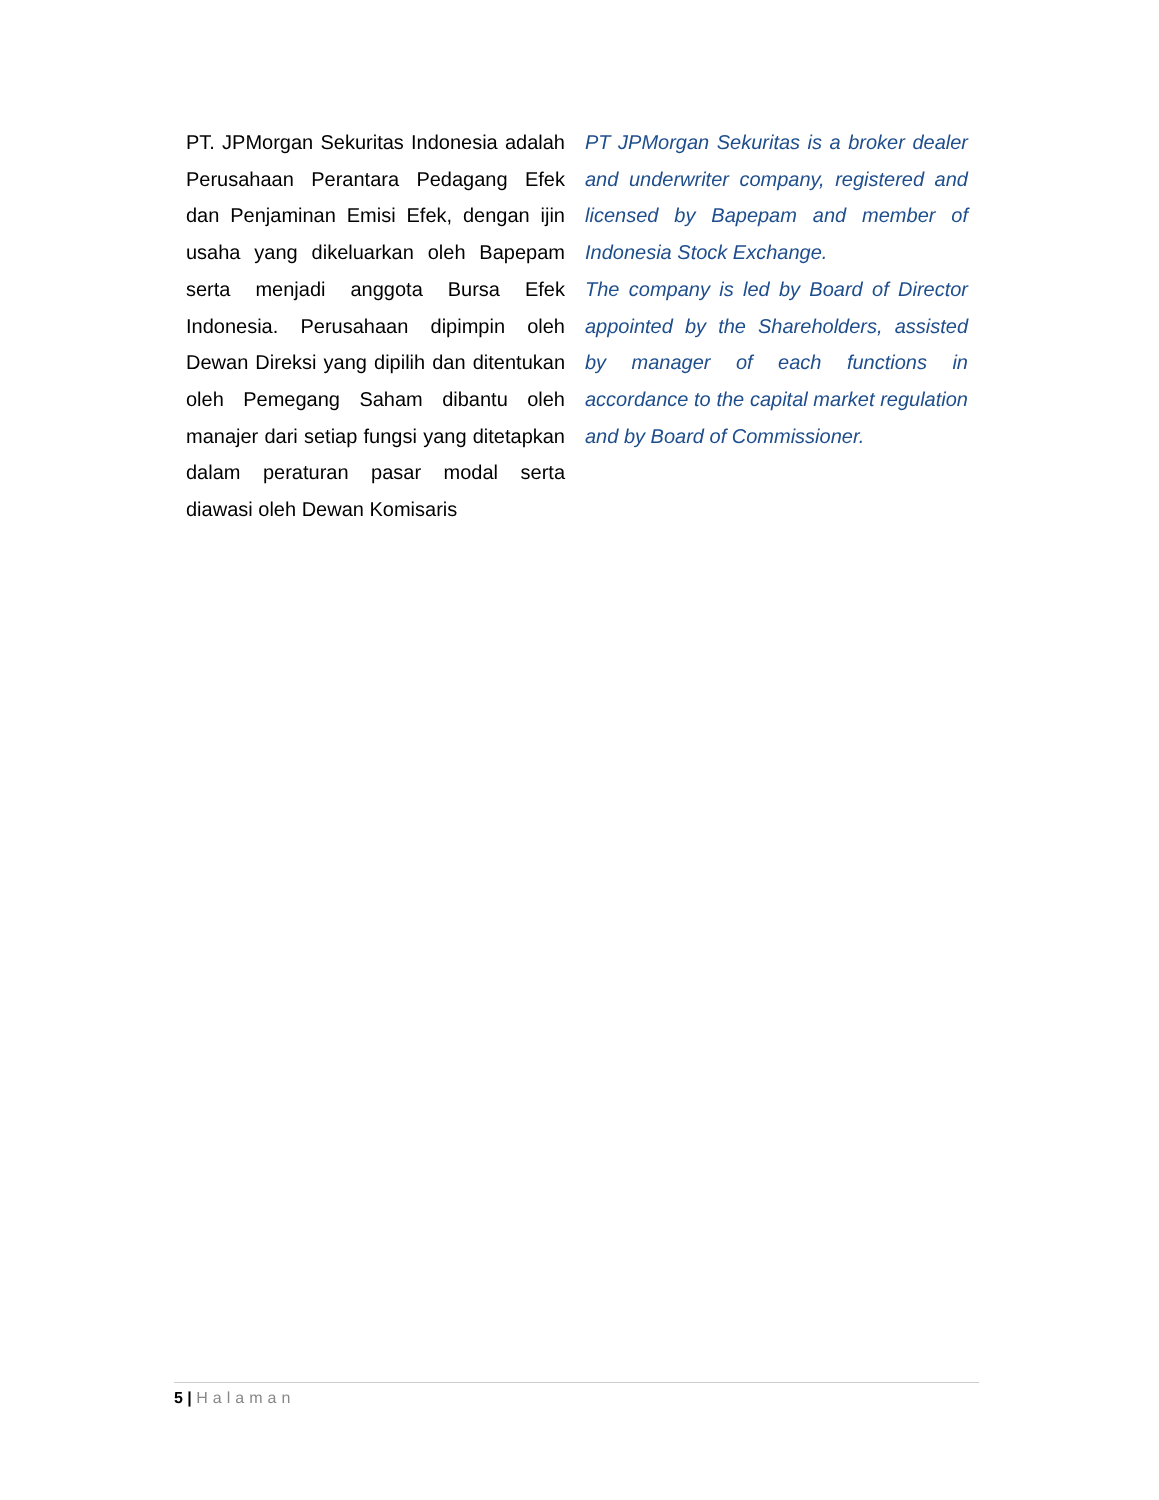PT. JPMorgan Sekuritas Indonesia adalah Perusahaan Perantara Pedagang Efek dan Penjaminan Emisi Efek, dengan ijin usaha yang dikeluarkan oleh Bapepam serta menjadi anggota Bursa Efek Indonesia. Perusahaan dipimpin oleh Dewan Direksi yang dipilih dan ditentukan oleh Pemegang Saham dibantu oleh manajer dari setiap fungsi yang ditetapkan dalam peraturan pasar modal serta diawasi oleh Dewan Komisaris
PT JPMorgan Sekuritas is a broker dealer and underwriter company, registered and licensed by Bapepam and member of Indonesia Stock Exchange.
The company is led by Board of Director appointed by the Shareholders, assisted by manager of each functions in accordance to the capital market regulation and by Board of Commissioner.
5 | Halaman